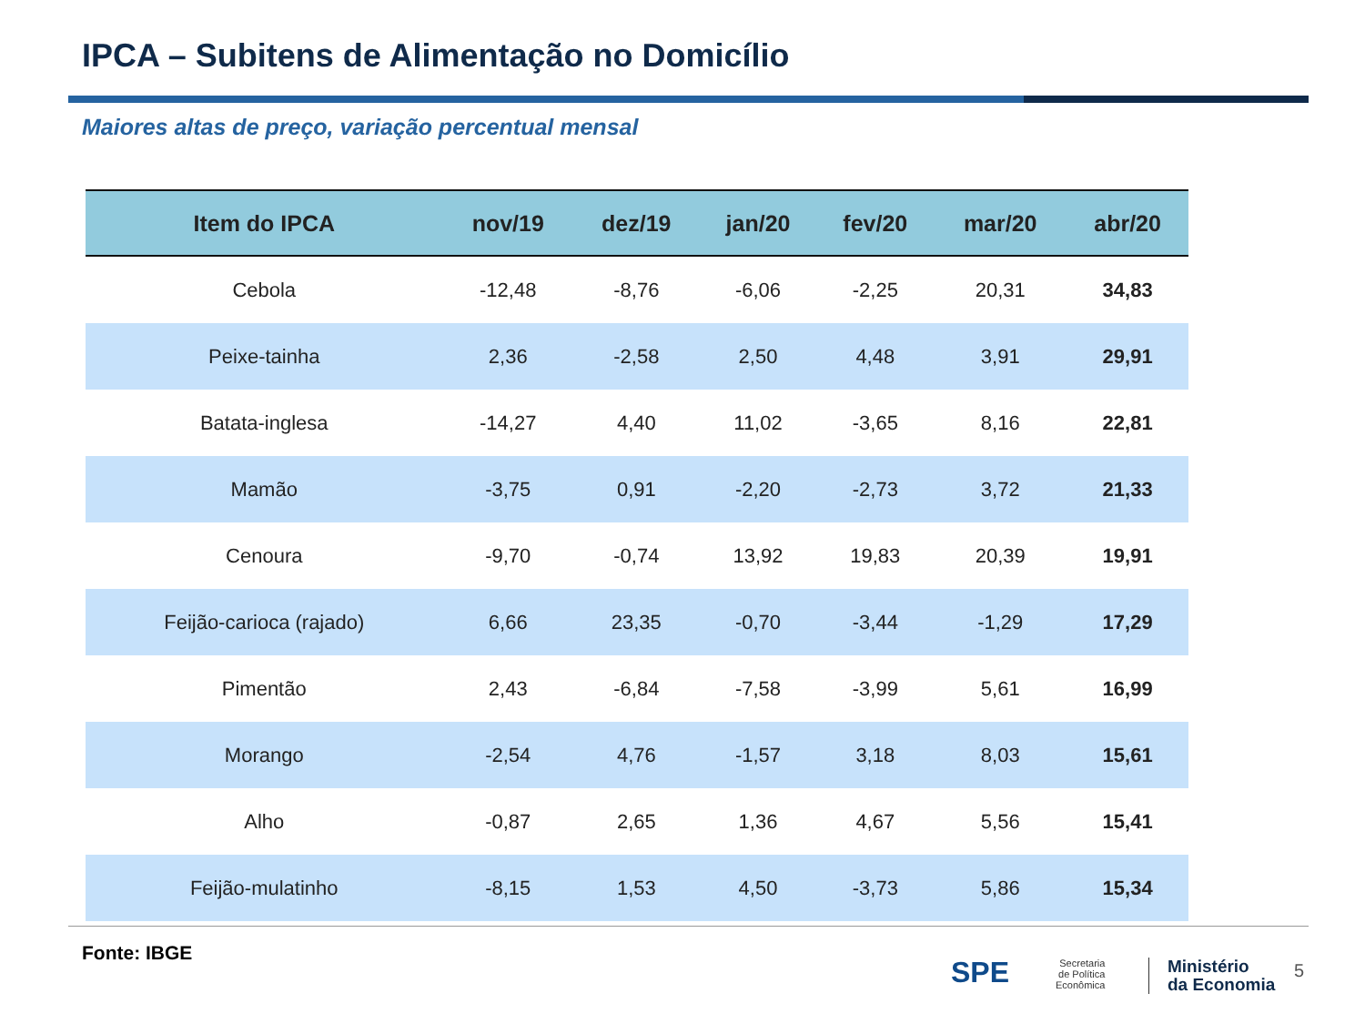IPCA – Subitens de Alimentação no Domicílio
Maiores altas de preço, variação percentual mensal
| Item do IPCA | nov/19 | dez/19 | jan/20 | fev/20 | mar/20 | abr/20 |
| --- | --- | --- | --- | --- | --- | --- |
| Cebola | -12,48 | -8,76 | -6,06 | -2,25 | 20,31 | 34,83 |
| Peixe-tainha | 2,36 | -2,58 | 2,50 | 4,48 | 3,91 | 29,91 |
| Batata-inglesa | -14,27 | 4,40 | 11,02 | -3,65 | 8,16 | 22,81 |
| Mamão | -3,75 | 0,91 | -2,20 | -2,73 | 3,72 | 21,33 |
| Cenoura | -9,70 | -0,74 | 13,92 | 19,83 | 20,39 | 19,91 |
| Feijão-carioca (rajado) | 6,66 | 23,35 | -0,70 | -3,44 | -1,29 | 17,29 |
| Pimentão | 2,43 | -6,84 | -7,58 | -3,99 | 5,61 | 16,99 |
| Morango | -2,54 | 4,76 | -1,57 | 3,18 | 8,03 | 15,61 |
| Alho | -0,87 | 2,65 | 1,36 | 4,67 | 5,56 | 15,41 |
| Feijão-mulatinho | -8,15 | 1,53 | 4,50 | -3,73 | 5,86 | 15,34 |
Fonte: IBGE
SPE
Secretaria
de Política
Econômica
Ministério
da Economia
5